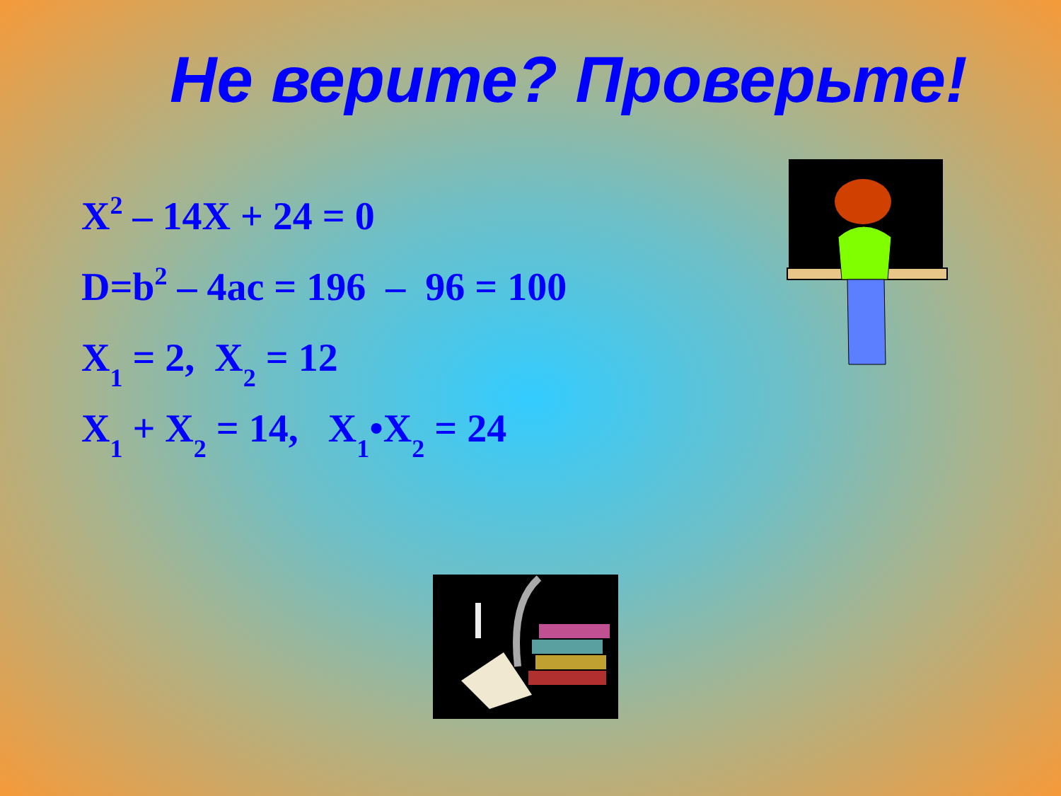Не верите? Проверьте!
X<sup>2</sup> – 14X + 24 = 0
D=b<sup>2</sup> – 4ac = 196 – 96 = 100
X<sub>1</sub> = 2, X<sub>2</sub> = 12
X<sub>1</sub> + X<sub>2</sub> = 14, X<sub>1</sub>•X<sub>2</sub> = 24